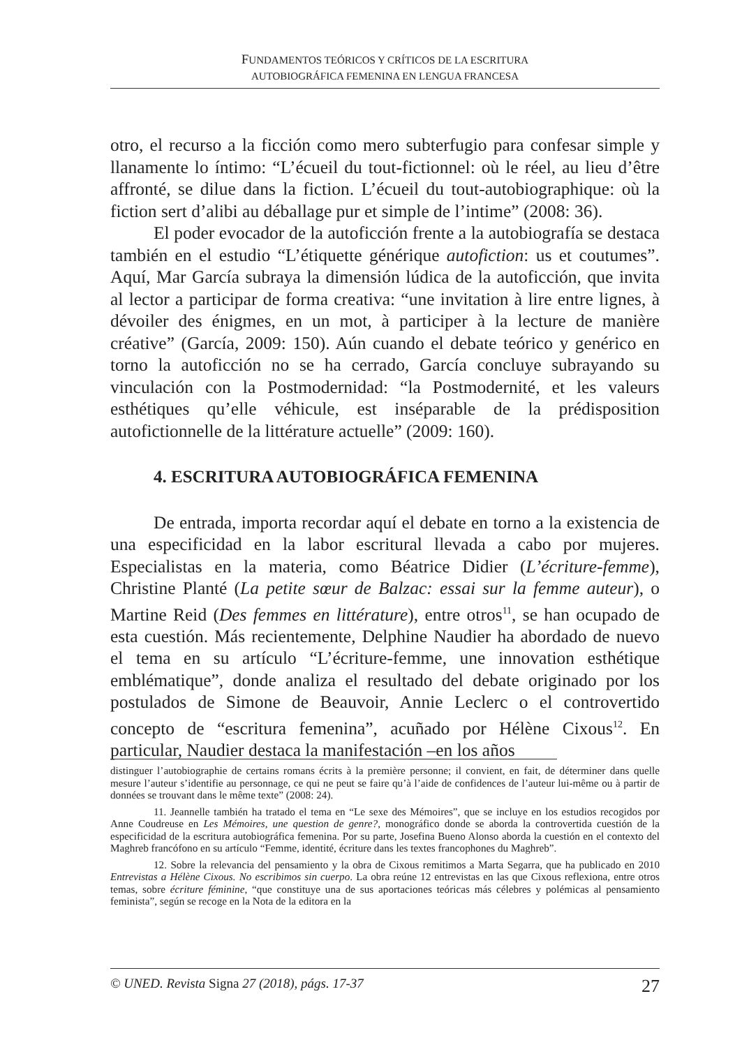FUNDAMENTOS TEÓRICOS Y CRÍTICOS DE LA ESCRITURA
AUTOBIOGRÁFICA FEMENINA EN LENGUA FRANCESA
otro, el recurso a la ficción como mero subterfugio para confesar simple y llanamente lo íntimo: “L’écueil du tout-fictionnel: où le réel, au lieu d’être affronté, se dilue dans la fiction. L’écueil du tout-autobiographique: où la fiction sert d’alibi au déballage pur et simple de l’intime” (2008: 36).
El poder evocador de la autoficción frente a la autobiografía se destaca también en el estudio “L’étiquette générique autofiction: us et coutumes”. Aquí, Mar García subraya la dimensión lúdica de la autoficción, que invita al lector a participar de forma creativa: “une invitation à lire entre lignes, à dévoiler des énigmes, en un mot, à participer à la lecture de manière créative” (García, 2009: 150). Aún cuando el debate teórico y genérico en torno la autoficción no se ha cerrado, García concluye subrayando su vinculación con la Postmodernidad: “la Postmodernité, et les valeurs esthétiques qu’elle véhicule, est inséparable de la prédisposition autofictionnelle de la littérature actuelle” (2009: 160).
4. ESCRITURA AUTOBIOGRÁFICA FEMENINA
De entrada, importa recordar aquí el debate en torno a la existencia de una especificidad en la labor escritural llevada a cabo por mujeres. Especialistas en la materia, como Béatrice Didier (L’écriture-femme), Christine Planté (La petite sœur de Balzac: essai sur la femme auteur), o Martine Reid (Des femmes en littérature), entre otros<sup>11</sup>, se han ocupado de esta cuestión. Más recientemente, Delphine Naudier ha abordado de nuevo el tema en su artículo “L’écriture-femme, une innovation esthétique emblématique”, donde analiza el resultado del debate originado por los postulados de Simone de Beauvoir, Annie Leclerc o el controvertido concepto de “escritura femenina”, acuñado por Hélène Cixous<sup>12</sup>. En particular, Naudier destaca la manifestación –en los años
distinguer l’autobiographie de certains romans écrits à la première personne; il convient, en fait, de déterminer dans quelle mesure l’auteur s’identifie au personnage, ce qui ne peut se faire qu’à l’aide de confidences de l’auteur lui-même ou à partir de données se trouvant dans le même texte” (2008: 24).
11. Jeannelle también ha tratado el tema en “Le sexe des Mémoires”, que se incluye en los estudios recogidos por Anne Coudreuse en Les Mémoires, une question de genre?, monográfico donde se aborda la controvertida cuestión de la especificidad de la escritura autobiográfica femenina. Por su parte, Josefina Bueno Alonso aborda la cuestión en el contexto del Maghreb francófono en su artículo “Femme, identité, écriture dans les textes francophones du Maghreb”.
12. Sobre la relevancia del pensamiento y la obra de Cixous remitimos a Marta Segarra, que ha publicado en 2010 Entrevistas a Hélène Cixous. No escribimos sin cuerpo. La obra reúne 12 entrevistas en las que Cixous reflexiona, entre otros temas, sobre écriture féminine, “que constituye una de sus aportaciones teóricas más célebres y polémicas al pensamiento feminista”, según se recoge en la Nota de la editora en la
© UNED. Revista Signa 27 (2018), págs. 17-37 27